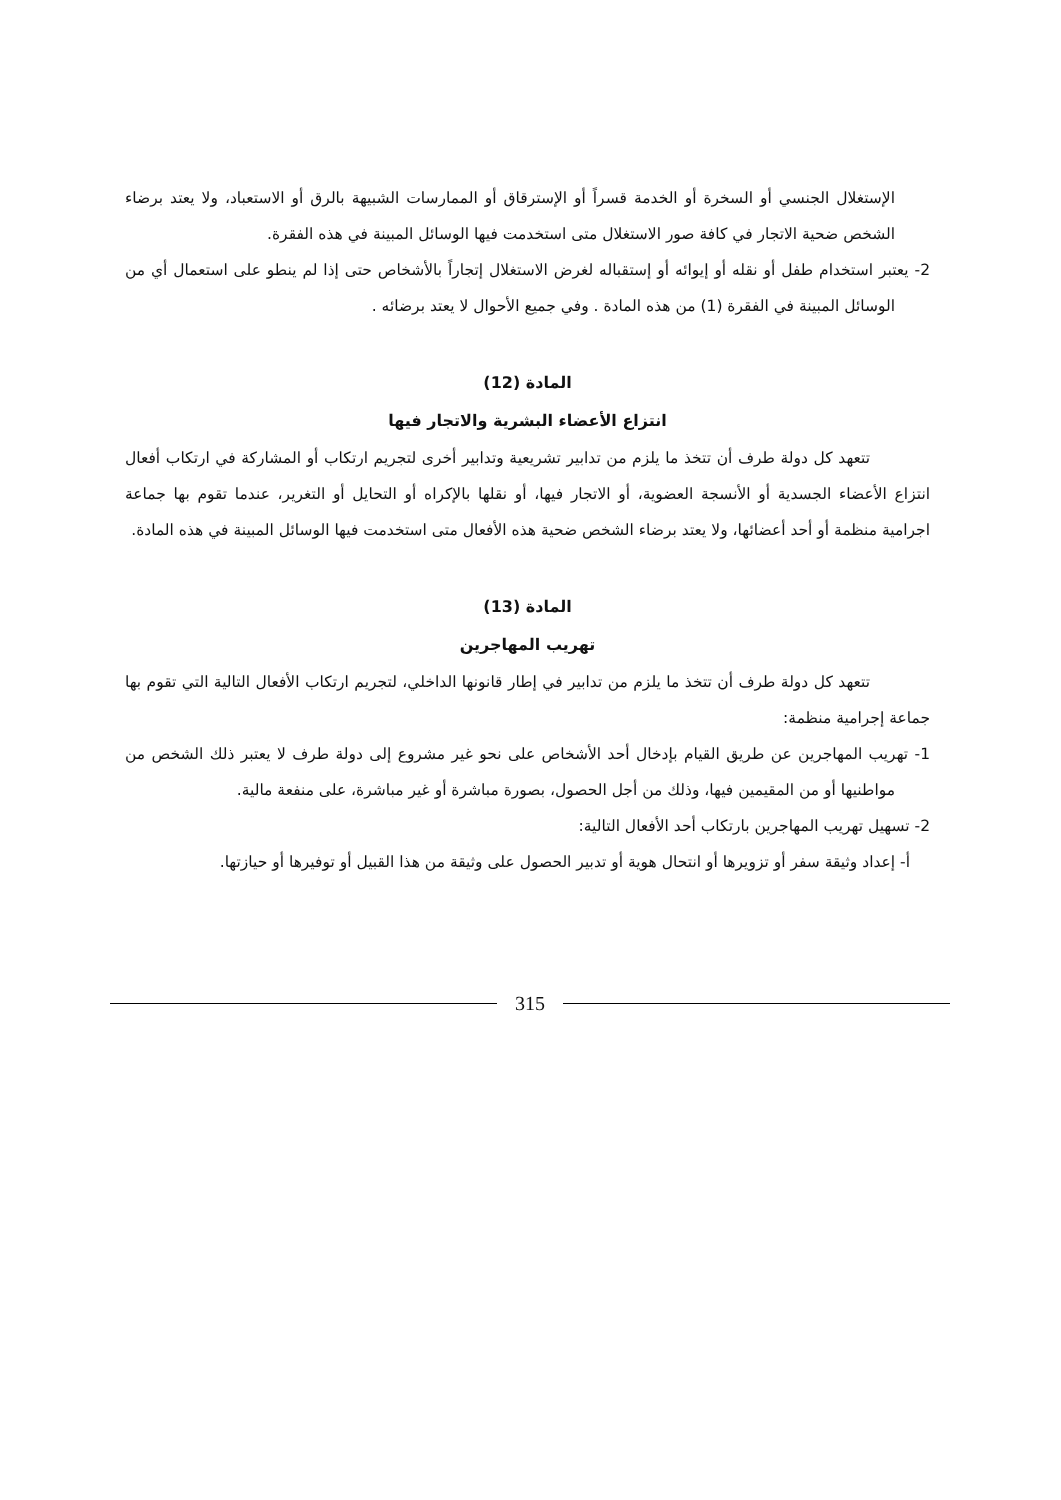الإستغلال الجنسي أو السخرة أو الخدمة قسراً أو الإسترقاق أو الممارسات الشبيهة بالرق أو الاستعباد، ولا يعتد برضاء الشخص ضحية الاتجار في كافة صور الاستغلال متى استخدمت فيها الوسائل المبينة في هذه الفقرة.
2- يعتبر استخدام طفل أو نقله أو إيوائه أو إستقباله لغرض الاستغلال إتجاراً بالأشخاص حتى إذا لم ينطو على استعمال أي من الوسائل المبينة في الفقرة (1) من هذه المادة . وفي جميع الأحوال لا يعتد برضائه .
المادة (12)
انتزاع الأعضاء البشرية والاتجار فيها
تتعهد كل دولة طرف أن تتخذ ما يلزم من تدابير تشريعية وتدابير أخرى لتجريم ارتكاب أو المشاركة في ارتكاب أفعال انتزاع الأعضاء الجسدية أو الأنسجة العضوية، أو الاتجار فيها، أو نقلها بالإكراه أو التحايل أو التغرير، عندما تقوم بها جماعة اجرامية منظمة أو أحد أعضائها، ولا يعتد برضاء الشخص ضحية هذه الأفعال متى استخدمت فيها الوسائل المبينة في هذه المادة.
المادة (13)
تهريب المهاجرين
تتعهد كل دولة طرف أن تتخذ ما يلزم من تدابير في إطار قانونها الداخلي، لتجريم ارتكاب الأفعال التالية التي تقوم بها جماعة إجرامية منظمة:
1- تهريب المهاجرين عن طريق القيام بإدخال أحد الأشخاص على نحو غير مشروع إلى دولة طرف لا يعتبر ذلك الشخص من مواطنيها أو من المقيمين فيها، وذلك من أجل الحصول، بصورة مباشرة أو غير مباشرة، على منفعة مالية.
2- تسهيل تهريب المهاجرين بارتكاب أحد الأفعال التالية:
أ- إعداد وثيقة سفر أو تزويرها أو انتحال هوية أو تدبير الحصول على وثيقة من هذا القبيل أو توفيرها أو حيازتها.
315